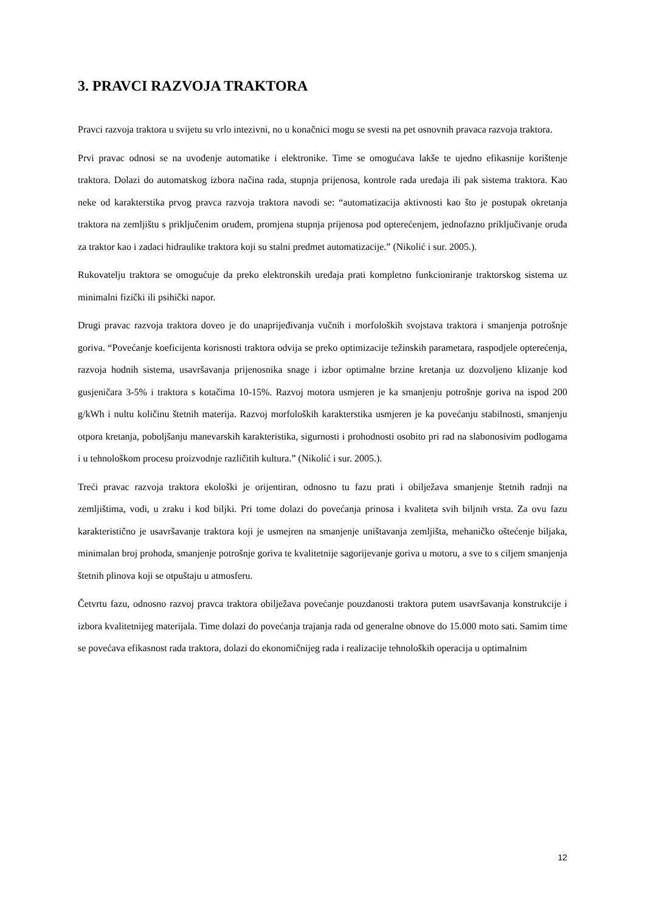3. PRAVCI RAZVOJA TRAKTORA
Pravci razvoja traktora u svijetu su vrlo intezivni, no u konačnici mogu se svesti na pet osnovnih pravaca razvoja traktora.
Prvi pravac odnosi se na uvođenje automatike i elektronike. Time se omogućava lakše te ujedno efikasnije korištenje traktora. Dolazi do automatskog izbora načina rada, stupnja prijenosa, kontrole rada uređaja ili pak sistema traktora. Kao neke od karakterstika prvog pravca razvoja traktora navodi se: “automatizacija aktivnosti kao što je postupak okretanja traktora na zemljištu s priključenim oruđem, promjena stupnja prijenosa pod opterećenjem, jednofazno priključivanje oruđa za traktor kao i zadaci hidraulike traktora koji su stalni predmet automatizacije.” (Nikolić i sur. 2005.).
Rukovatelju traktora se omogućuje da preko elektronskih uređaja prati kompletno funkcioniranje traktorskog sistema uz minimalni fizički ili psihički napor.
Drugi pravac razvoja traktora doveo je do unaprijeđivanja vučnih i morfoloških svojstava traktora i smanjenja potrošnje goriva. “Povećanje koeficijenta korisnosti traktora odvija se preko optimizacije težinskih parametara, raspodjele opterećenja, razvoja hodnih sistema, usavršavanja prijenosnika snage i izbor optimalne brzine kretanja uz dozvoljeno klizanje kod gusjeničara 3-5% i traktora s kotačima 10-15%. Razvoj motora usmjeren je ka smanjenju potrošnje goriva na ispod 200 g/kWh i nultu količinu štetnih materija. Razvoj morfoloških karakterstika usmjeren je ka povećanju stabilnosti, smanjenju otpora kretanja, poboljšanju manevarskih karakteristika, sigurnosti i prohodnosti osobito pri rad na slabonosivim podlogama i u tehnološkom procesu proizvodnje različitih kultura.” (Nikolić i sur. 2005.).
Treći pravac razvoja traktora ekološki je orijentiran, odnosno tu fazu prati i obilježava smanjenje štetnih radnji na zemljištima, vodi, u zraku i kod biljki. Pri tome dolazi do povećanja prinosa i kvaliteta svih biljnih vrsta. Za ovu fazu karakteristično je usavršavanje traktora koji je usmejren na smanjenje uništavanja zemljišta, mehaničko oštećenje biljaka, minimalan broj prohoda, smanjenje potrošnje goriva te kvalitetnije sagorijevanje goriva u motoru, a sve to s ciljem smanjenja štetnih plinova koji se otpuštaju u atmosferu.
Četvrtu fazu, odnosno razvoj pravca traktora obilježava povećanje pouzdanosti traktora putem usavršavanja konstrukcije i izbora kvalitetnijeg materijala. Time dolazi do povećanja trajanja rada od generalne obnove do 15.000 moto sati. Samim time se povećava efikasnost rada traktora, dolazi do ekonomičnijeg rada i realizacije tehnoloških operacija u optimalnim
12